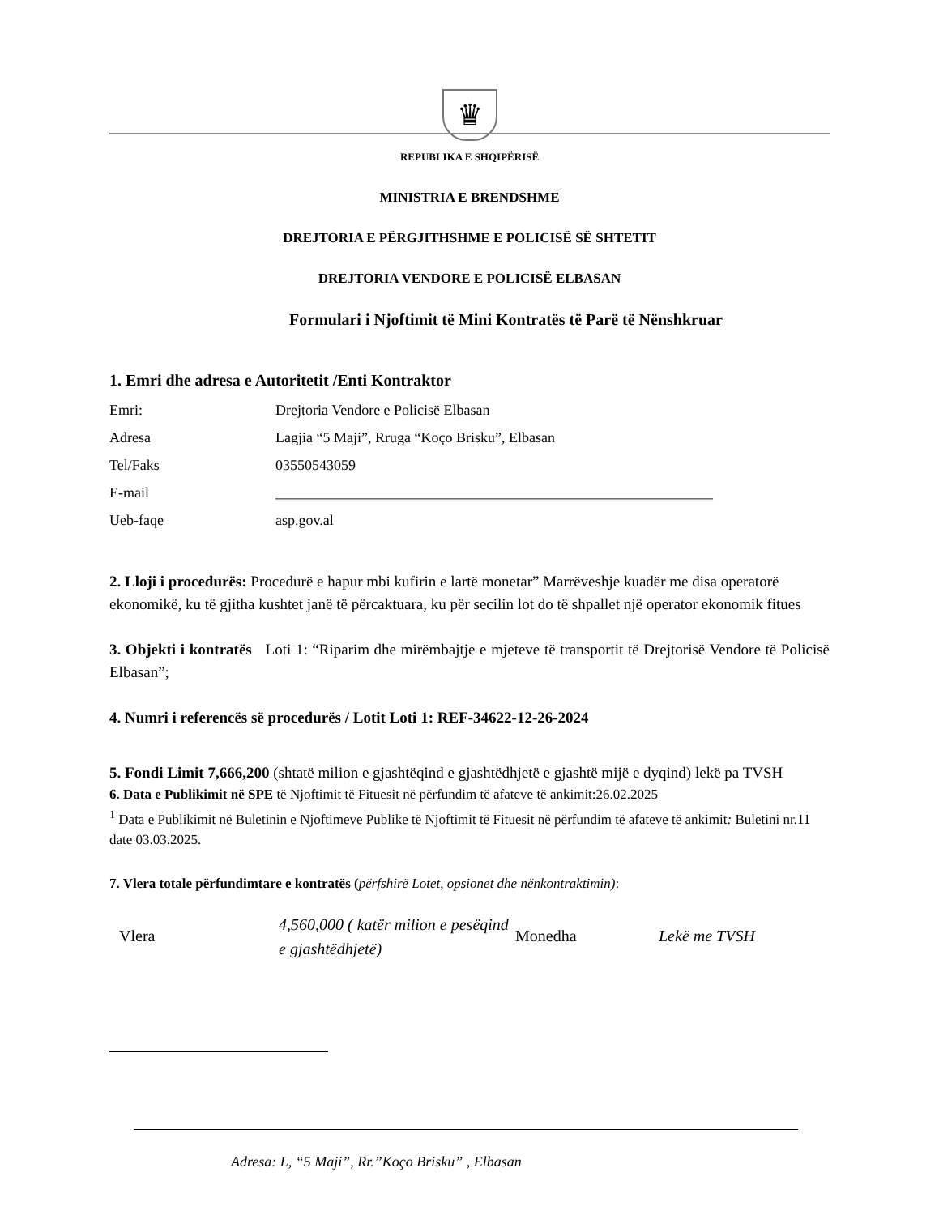♛
REPUBLIKA E SHQIPËRISË
MINISTRIA E BRENDSHME
DREJTORIA E PËRGJITHSHME E POLICISË SË SHTETIT
DREJTORIA VENDORE E POLICISË ELBASAN
Formulari i Njoftimit të Mini Kontratës të Parë të Nënshkruar
1. Emri dhe adresa e Autoritetit /Enti Kontraktor
| Emri: | Drejtoria Vendore e Policisë Elbasan |
| Adresa | Lagjia “5 Maji”, Rruga “Koço Brisku”, Elbasan |
| Tel/Faks | 03550543059 |
| E-mail | ____________________________________________________________ |
| Ueb-faqe | asp.gov.al |
2. Lloji i procedurës: Procedurë e hapur mbi kufirin e lartë monetar” Marrëveshje kuadër me disa operatorë ekonomikë, ku të gjitha kushtet janë të përcaktuara, ku për secilin lot do të shpallet një operator ekonomik fitues
3. Objekti i kontratës Loti 1: “Riparim dhe mirëmbajtje e mjeteve të transportit të Drejtorisë Vendore të Policisë Elbasan”;
4. Numri i referencës së procedurës / Lotit Loti 1: REF-34622-12-26-2024
5. Fondi Limit 7,666,200 (shtatë milion e gjashtëqind e gjashtëdhjetë e gjashtë mijë e dyqind) lekë pa TVSH
6. Data e Publikimit në SPE të Njoftimit të Fituesit në përfundim të afateve të ankimit:26.02.2025
<sup>1</sup> Data e Publikimit në Buletinin e Njoftimeve Publike të Njoftimit të Fituesit në përfundim të afateve të ankimit: Buletini nr.11 date 03.03.2025.
7. Vlera totale përfundimtare e kontratës (përfshirë Lotet, opsionet dhe nënkontraktimin):
| Vlera | 4,560,000 ( katër milion e pesëqind e gjashtëdhjetë) | Monedha | Lekë me TVSH |
Adresa: L, “5 Maji”, Rr.”Koço Brisku” , Elbasan